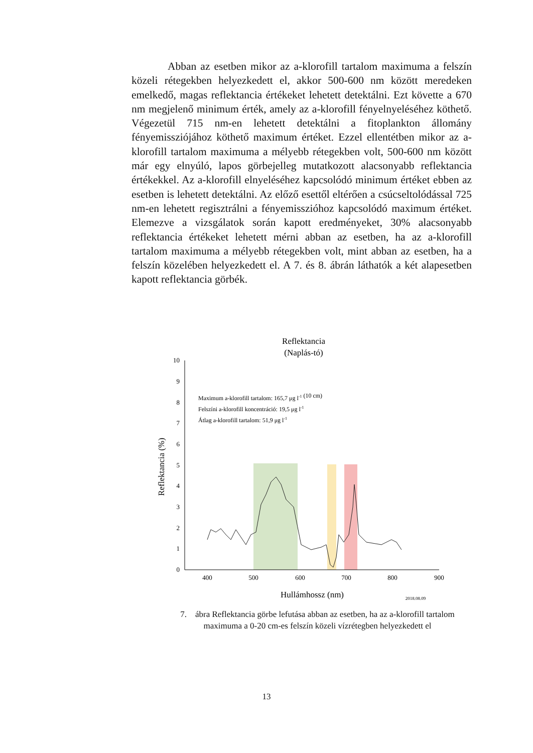Abban az esetben mikor az a-klorofill tartalom maximuma a felszín közeli rétegekben helyezkedett el, akkor 500-600 nm között meredeken emelkedő, magas reflektancia értékeket lehetett detektálni. Ezt követte a 670 nm megjelenő minimum érték, amely az a-klorofill fényelnyeléséhez köthető. Végezetül 715 nm-en lehetett detektálni a fitoplankton állomány fényemissziójához köthető maximum értéket. Ezzel ellentétben mikor az a-klorofill tartalom maximuma a mélyebb rétegekben volt, 500-600 nm között már egy elnyúló, lapos görbejelleg mutatkozott alacsonyabb reflektancia értékekkel. Az a-klorofill elnyeléséhez kapcsolódó minimum értéket ebben az esetben is lehetett detektálni. Az előző esettől eltérően a csúcseltolódással 725 nm-en lehetett regisztrálni a fényemisszióhoz kapcsolódó maximum értéket. Elemezve a vizsgálatok során kapott eredményeket, 30% alacsonyabb reflektancia értékeket lehetett mérni abban az esetben, ha az a-klorofill tartalom maximuma a mélyebb rétegekben volt, mint abban az esetben, ha a felszín közelében helyezkedett el. A 7. és 8. ábrán láthatók a két alapesetben kapott reflektancia görbék.
Reflektancia
(Naplás-tó)
0
1
2
3
4
5
6
7
8
9
10
400
500
600
700
800
900
Reflektancia (%)
Hullámhossz (nm)
2018.08.09
Maximum a-klorofill tartalom: 165,7 μg l-1 (10 cm)
Felszíni a-klorofill koncentráció: 19,5 μg l-1
Átlag a-klorofill tartalom: 51,9 μg l-1
7. ábra Reflektancia görbe lefutása abban az esetben, ha az a-klorofill tartalom maximuma a 0-20 cm-es felszín közeli vízrétegben helyezkedett el
13